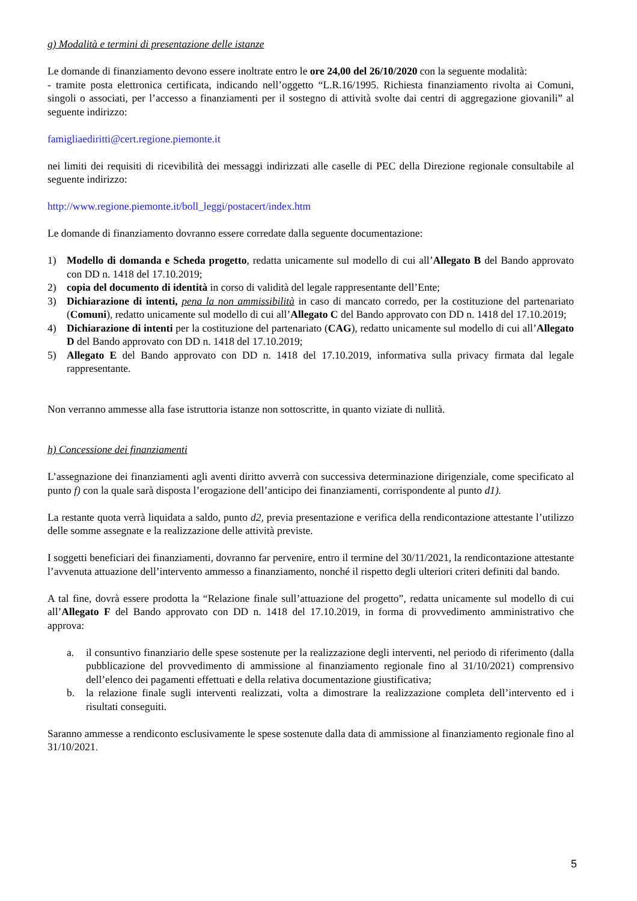g) Modalità e termini di presentazione delle istanze
Le domande di finanziamento devono essere inoltrate entro le ore 24,00 del 26/10/2020 con la seguente modalità:
- tramite posta elettronica certificata, indicando nell’oggetto “L.R.16/1995. Richiesta finanziamento rivolta ai Comuni, singoli o associati, per l’accesso a finanziamenti per il sostegno di attività svolte dai centri di aggregazione giovanili” al seguente indirizzo:
famigliaediritti@cert.regione.piemonte.it
nei limiti dei requisiti di ricevibilità dei messaggi indirizzati alle caselle di PEC della Direzione regionale consultabile al seguente indirizzo:
http://www.regione.piemonte.it/boll_leggi/postacert/index.htm
Le domande di finanziamento dovranno essere corredate dalla seguente documentazione:
1) Modello di domanda e Scheda progetto, redatta unicamente sul modello di cui all’Allegato B del Bando approvato con DD n. 1418 del 17.10.2019;
2) copia del documento di identità in corso di validità del legale rappresentante dell’Ente;
3) Dichiarazione di intenti, pena la non ammissibilità in caso di mancato corredo, per la costituzione del partenariato (Comuni), redatto unicamente sul modello di cui all’Allegato C del Bando approvato con DD n. 1418 del 17.10.2019;
4) Dichiarazione di intenti per la costituzione del partenariato (CAG), redatto unicamente sul modello di cui all’Allegato D del Bando approvato con DD n. 1418 del 17.10.2019;
5) Allegato E del Bando approvato con DD n. 1418 del 17.10.2019, informativa sulla privacy firmata dal legale rappresentante.
Non verranno ammesse alla fase istruttoria istanze non sottoscritte, in quanto viziate di nullità.
h) Concessione dei finanziamenti
L’assegnazione dei finanziamenti agli aventi diritto avverrà con successiva determinazione dirigenziale, come specificato al punto f) con la quale sarà disposta l’erogazione dell’anticipo dei finanziamenti, corrispondente al punto d1).
La restante quota verrà liquidata a saldo, punto d2, previa presentazione e verifica della rendicontazione attestante l’utilizzo delle somme assegnate e la realizzazione delle attività previste.
I soggetti beneficiari dei finanziamenti, dovranno far pervenire, entro il termine del 30/11/2021, la rendicontazione attestante l’avvenuta attuazione dell’intervento ammesso a finanziamento, nonché il rispetto degli ulteriori criteri definiti dal bando.
A tal fine, dovrà essere prodotta la “Relazione finale sull’attuazione del progetto”, redatta unicamente sul modello di cui all’Allegato F del Bando approvato con DD n. 1418 del 17.10.2019, in forma di provvedimento amministrativo che approva:
a. il consuntivo finanziario delle spese sostenute per la realizzazione degli interventi, nel periodo di riferimento (dalla pubblicazione del provvedimento di ammissione al finanziamento regionale fino al 31/10/2021) comprensivo dell’elenco dei pagamenti effettuati e della relativa documentazione giustificativa;
b. la relazione finale sugli interventi realizzati, volta a dimostrare la realizzazione completa dell’intervento ed i risultati conseguiti.
Saranno ammesse a rendiconto esclusivamente le spese sostenute dalla data di ammissione al finanziamento regionale fino al 31/10/2021.
5